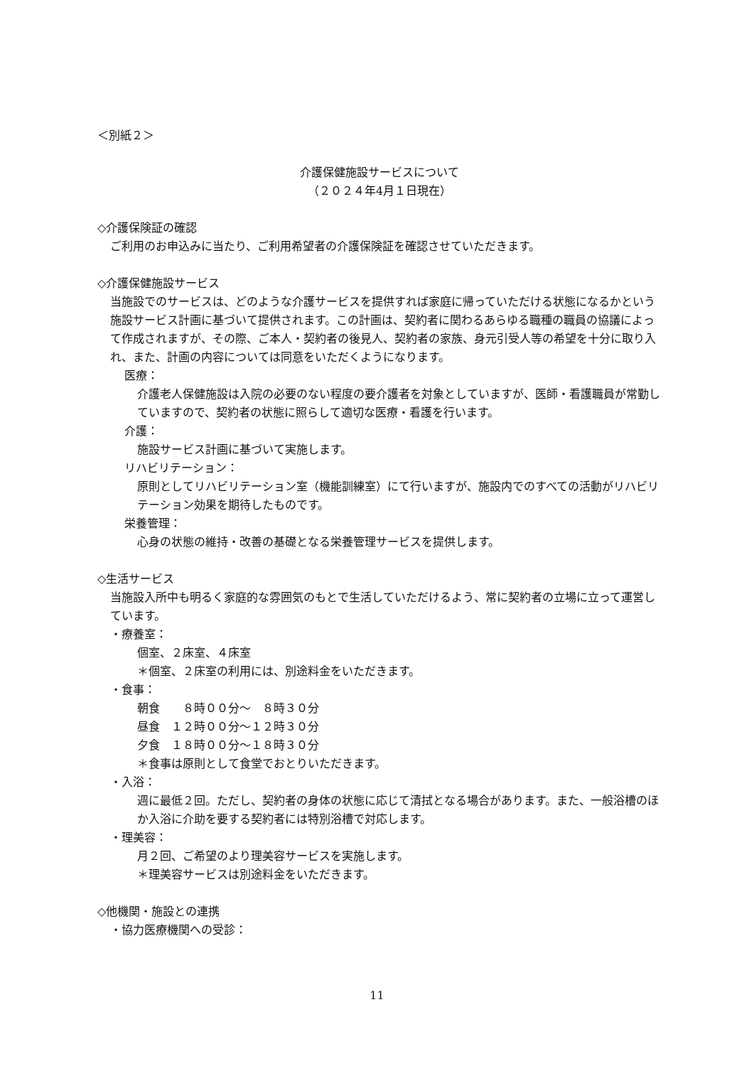＜別紙２＞
介護保健施設サービスについて
（２０２４年4月１日現在）
◇介護保険証の確認
ご利用のお申込みに当たり、ご利用希望者の介護保険証を確認させていただきます。
◇介護保健施設サービス
当施設でのサービスは、どのような介護サービスを提供すれば家庭に帰っていただける状態になるかという施設サービス計画に基づいて提供されます。この計画は、契約者に関わるあらゆる職種の職員の協議によって作成されますが、その際、ご本人・契約者の後見人、契約者の家族、身元引受人等の希望を十分に取り入れ、また、計画の内容については同意をいただくようになります。
医療：
介護老人保健施設は入院の必要のない程度の要介護者を対象としていますが、医師・看護職員が常勤していますので、契約者の状態に照らして適切な医療・看護を行います。
介護：
施設サービス計画に基づいて実施します。
リハビリテーション：
原則としてリハビリテーション室（機能訓練室）にて行いますが、施設内でのすべての活動がリハビリテーション効果を期待したものです。
栄養管理：
心身の状態の維持・改善の基礎となる栄養管理サービスを提供します。
◇生活サービス
当施設入所中も明るく家庭的な雰囲気のもとで生活していただけるよう、常に契約者の立場に立って運営しています。
・療養室：
個室、２床室、４床室
＊個室、２床室の利用には、別途料金をいただきます。
・食事：
朝食　　８時００分～　８時３０分
昼食　１２時００分～１２時３０分
夕食　１８時００分～１８時３０分
＊食事は原則として食堂でおとりいただきます。
・入浴：
週に最低２回。ただし、契約者の身体の状態に応じて清拭となる場合があります。また、一般浴槽のほか入浴に介助を要する契約者には特別浴槽で対応します。
・理美容：
月２回、ご希望のより理美容サービスを実施します。
＊理美容サービスは別途料金をいただきます。
◇他機関・施設との連携
・協力医療機関への受診：
11